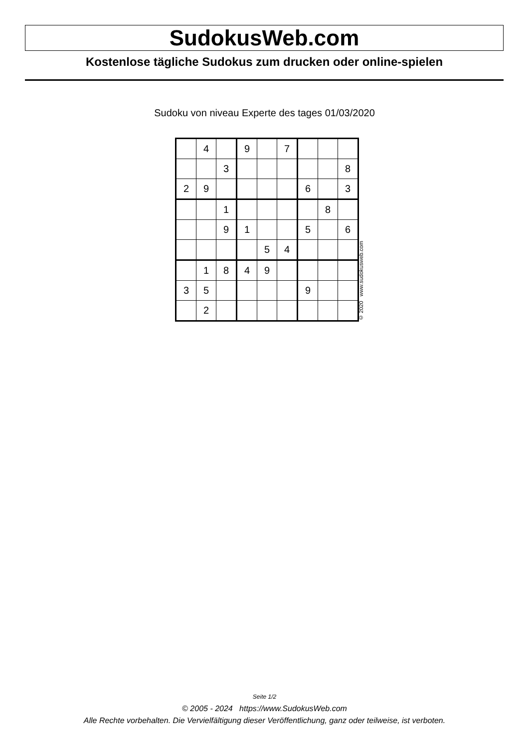SudokusWeb.com
Kostenlose tägliche Sudokus zum drucken oder online-spielen
Sudoku von niveau Experte des tages 01/03/2020
| | 4 | | 9 | | 7 | | | |
| | | 3 | | | | | | 8 |
| 2 | 9 | | | | | 6 | | 3 |
| | | 1 | | | | | 8 | |
| | | 9 | 1 | | | 5 | | 6 |
| | | | | 5 | 4 | | | |
| | 1 | 8 | 4 | 9 | | | | |
| 3 | 5 | | | | | 9 | | |
| | 2 | | | | | | | |
© 2020 www.sudokusweb.com
Seite 1/2
© 2005 - 2024 https://www.SudokusWeb.com
Alle Rechte vorbehalten. Die Vervielfältigung dieser Veröffentlichung, ganz oder teilweise, ist verboten.